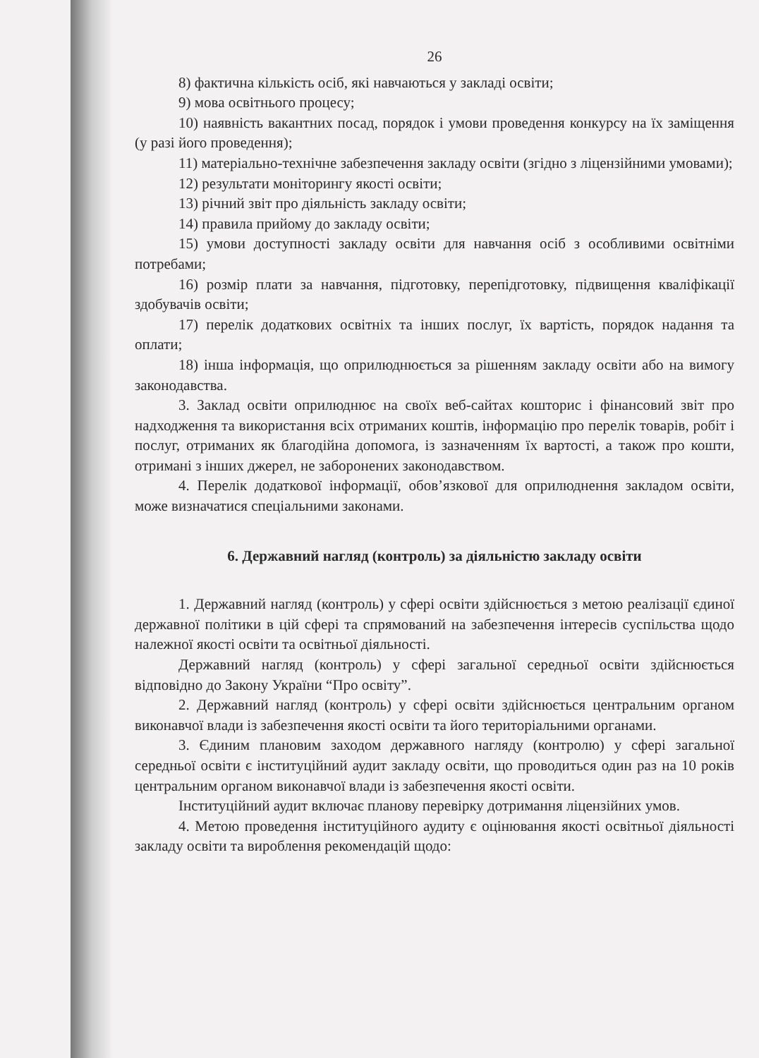26
8) фактична кількість осіб, які навчаються у закладі освіти;
9) мова освітнього процесу;
10) наявність вакантних посад, порядок і умови проведення конкурсу на їх заміщення (у разі його проведення);
11) матеріально-технічне забезпечення закладу освіти (згідно з ліцензійними умовами);
12) результати моніторингу якості освіти;
13) річний звіт про діяльність закладу освіти;
14) правила прийому до закладу освіти;
15) умови доступності закладу освіти для навчання осіб з особливими освітніми потребами;
16) розмір плати за навчання, підготовку, перепідготовку, підвищення кваліфікації здобувачів освіти;
17) перелік додаткових освітніх та інших послуг, їх вартість, порядок надання та оплати;
18) інша інформація, що оприлюднюється за рішенням закладу освіти або на вимогу законодавства.
3. Заклад освіти оприлюднює на своїх веб-сайтах кошторис і фінансовий звіт про надходження та використання всіх отриманих коштів, інформацію про перелік товарів, робіт і послуг, отриманих як благодійна допомога, із зазначенням їх вартості, а також про кошти, отримані з інших джерел, не заборонених законодавством.
4. Перелік додаткової інформації, обов’язкової для оприлюднення закладом освіти, може визначатися спеціальними законами.
6. Державний нагляд (контроль) за діяльністю закладу освіти
1. Державний нагляд (контроль) у сфері освіти здійснюється з метою реалізації єдиної державної політики в цій сфері та спрямований на забезпечення інтересів суспільства щодо належної якості освіти та освітньої діяльності.
Державний нагляд (контроль) у сфері загальної середньої освіти здійснюється відповідно до Закону України “Про освіту”.
2. Державний нагляд (контроль) у сфері освіти здійснюється центральним органом виконавчої влади із забезпечення якості освіти та його територіальними органами.
3. Єдиним плановим заходом державного нагляду (контролю) у сфері загальної середньої освіти є інституційний аудит закладу освіти, що проводиться один раз на 10 років центральним органом виконавчої влади із забезпечення якості освіти.
Інституційний аудит включає планову перевірку дотримання ліцензійних умов.
4. Метою проведення інституційного аудиту є оцінювання якості освітньої діяльності закладу освіти та вироблення рекомендацій щодо: